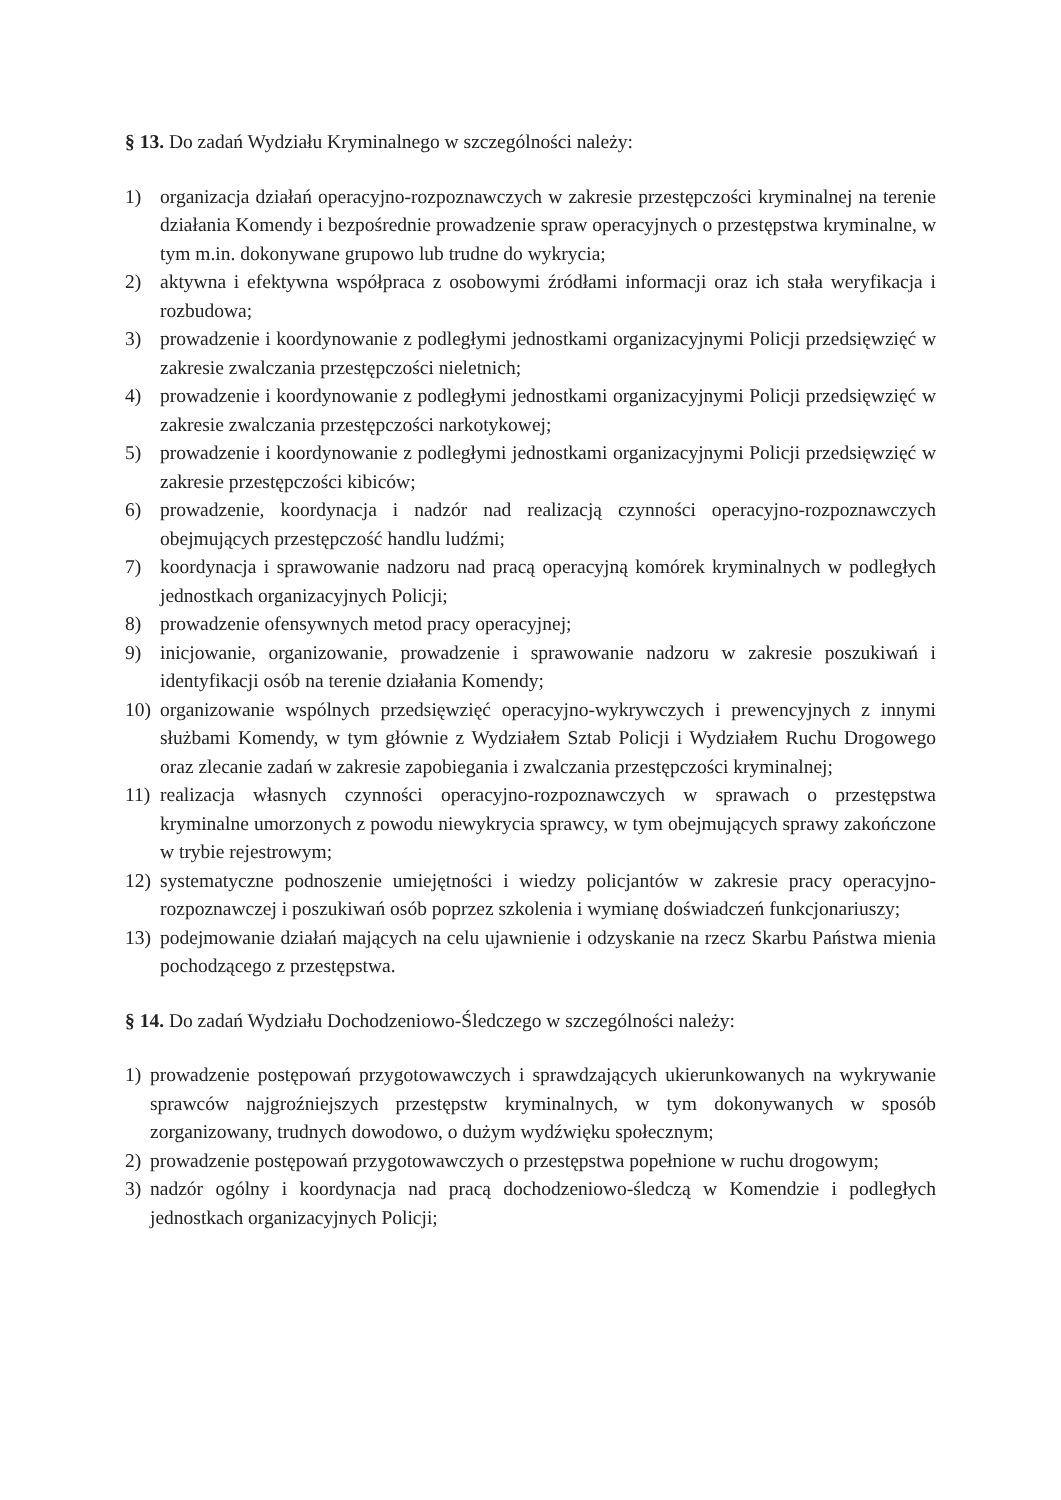§ 13. Do zadań Wydziału Kryminalnego w szczególności należy:
1) organizacja działań operacyjno-rozpoznawczych w zakresie przestępczości kryminalnej na terenie działania Komendy i bezpośrednie prowadzenie spraw operacyjnych o przestępstwa kryminalne, w tym m.in. dokonywane grupowo lub trudne do wykrycia;
2) aktywna i efektywna współpraca z osobowymi źródłami informacji oraz ich stała weryfikacja i rozbudowa;
3) prowadzenie i koordynowanie z podległymi jednostkami organizacyjnymi Policji przedsięwzięć w zakresie zwalczania przestępczości nieletnich;
4) prowadzenie i koordynowanie z podległymi jednostkami organizacyjnymi Policji przedsięwzięć w zakresie zwalczania przestępczości narkotykowej;
5) prowadzenie i koordynowanie z podległymi jednostkami organizacyjnymi Policji przedsięwzięć w zakresie przestępczości kibiców;
6) prowadzenie, koordynacja i nadzór nad realizacją czynności operacyjno-rozpoznawczych obejmujących przestępczość handlu ludźmi;
7) koordynacja i sprawowanie nadzoru nad pracą operacyjną komórek kryminalnych w podległych jednostkach organizacyjnych Policji;
8) prowadzenie ofensywnych metod pracy operacyjnej;
9) inicjowanie, organizowanie, prowadzenie i sprawowanie nadzoru w zakresie poszukiwań i identyfikacji osób na terenie działania Komendy;
10) organizowanie wspólnych przedsięwzięć operacyjno-wykrywczych i prewencyjnych z innymi służbami Komendy, w tym głównie z Wydziałem Sztab Policji i Wydziałem Ruchu Drogowego oraz zlecanie zadań w zakresie zapobiegania i zwalczania przestępczości kryminalnej;
11) realizacja własnych czynności operacyjno-rozpoznawczych w sprawach o przestępstwa kryminalne umorzonych z powodu niewykrycia sprawcy, w tym obejmujących sprawy zakończone w trybie rejestrowym;
12) systematyczne podnoszenie umiejętności i wiedzy policjantów w zakresie pracy operacyjno-rozpoznawczej i poszukiwań osób poprzez szkolenia i wymianę doświadczeń funkcjonariuszy;
13) podejmowanie działań mających na celu ujawnienie i odzyskanie na rzecz Skarbu Państwa mienia pochodzącego z przestępstwa.
§ 14. Do zadań Wydziału Dochodzeniowo-Śledczego w szczególności należy:
1) prowadzenie postępowań przygotowawczych i sprawdzających ukierunkowanych na wykrywanie sprawców najgroźniejszych przestępstw kryminalnych, w tym dokonywanych w sposób zorganizowany, trudnych dowodowo, o dużym wydźwięku społecznym;
2) prowadzenie postępowań przygotowawczych o przestępstwa popełnione w ruchu drogowym;
3) nadzór ogólny i koordynacja nad pracą dochodzeniowo-śledczą w Komendzie i podległych jednostkach organizacyjnych Policji;